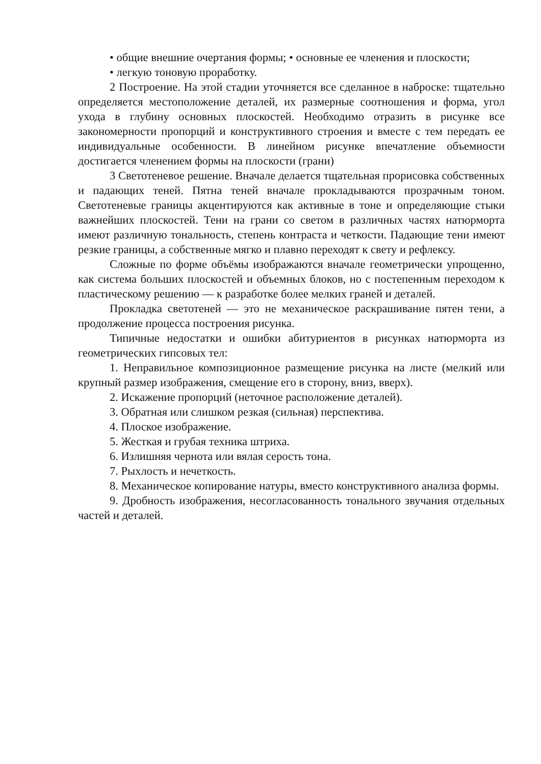• общие внешние очертания формы; • основные ее членения и плоскости;
• легкую тоновую проработку.
2 Построение. На этой стадии уточняется все сделанное в наброске: тщательно определяется местоположение деталей, их размерные соотношения и форма, угол ухода в глубину основных плоскостей. Необходимо отразить в рисунке все закономерности пропорций и конструктивного строения и вместе с тем передать ее индивидуальные особенности. В линейном рисунке впечатление объемности достигается членением формы на плоскости (грани)
3 Светотеневое решение. Вначале делается тщательная прорисовка собственных и падающих теней. Пятна теней вначале прокладываются прозрачным тоном. Светотеневые границы акцентируются как активные в тоне и определяющие стыки важнейших плоскостей. Тени на грани со светом в различных частях натюрморта имеют различную тональность, степень контраста и четкости. Падающие тени имеют резкие границы, а собственные мягко и плавно переходят к свету и рефлексу.
Сложные по форме объёмы изображаются вначале геометрически упрощенно, как система больших плоскостей и объемных блоков, но с постепенным переходом к пластическому решению — к разработке более мелких граней и деталей.
Прокладка светотеней — это не механическое раскрашивание пятен тени, а продолжение процесса построения рисунка.
Типичные недостатки и ошибки абитуриентов в рисунках натюрморта из геометрических гипсовых тел:
1. Неправильное композиционное размещение рисунка на листе (мелкий или крупный размер изображения, смещение его в сторону, вниз, вверх).
2. Искажение пропорций (неточное расположение деталей).
3. Обратная или слишком резкая (сильная) перспектива.
4. Плоское изображение.
5. Жесткая и грубая техника штриха.
6. Излишняя чернота или вялая серость тона.
7. Рыхлость и нечеткость.
8. Механическое копирование натуры, вместо конструктивного анализа формы.
9. Дробность изображения, несогласованность тонального звучания отдельных частей и деталей.